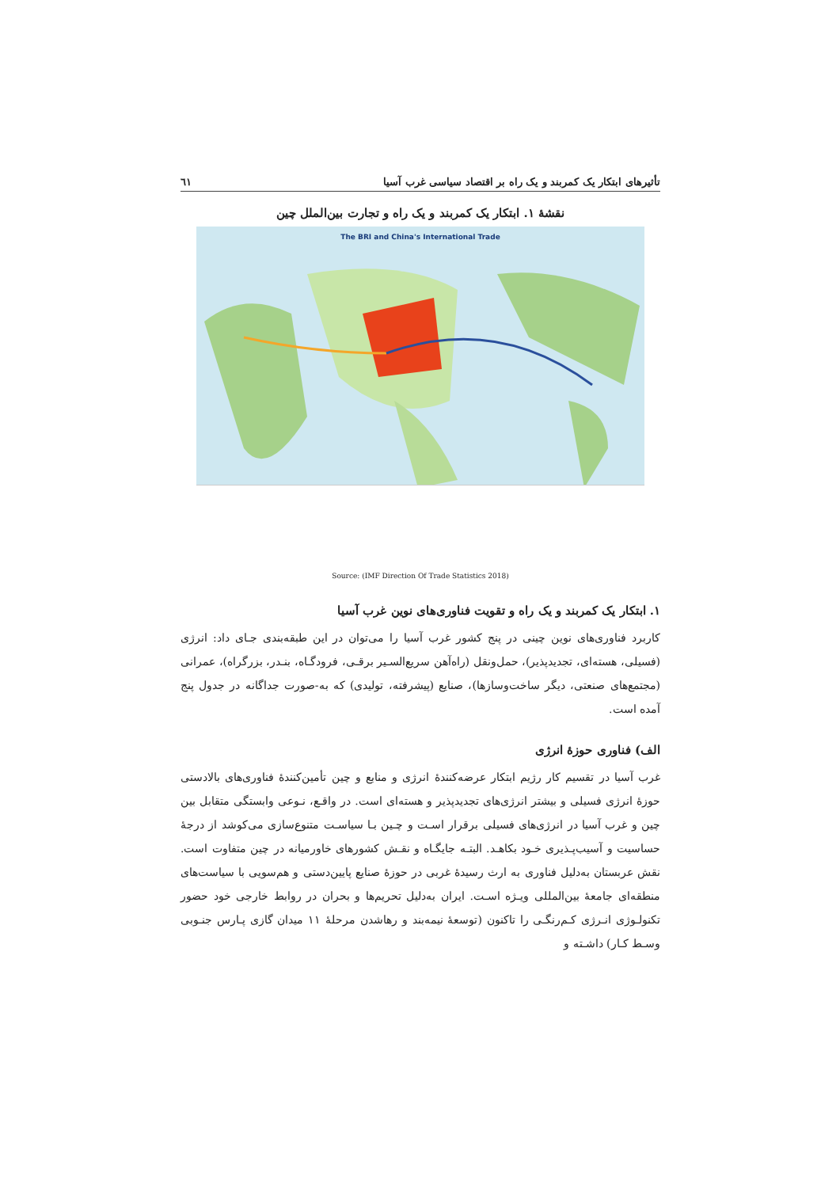تأثیرهای ابتکار یک کمربند و یک راه بر اقتصاد سیاسی غرب آسیا ٦١
نقشهٔ ۱. ابتکار یک کمربند و یک راه و تجارت بین‌الملل چین
The BRI and China's International Trade
Source: (IMF Direction Of Trade Statistics 2018)
۱. ابتکار یک کمربند و یک راه و تقویت فناوری‌های نوین غرب آسیا
کاربرد فناوری‌های نوین چینی در پنج کشور غرب آسیا را می‌توان در این طبقه‌بندی جـای داد: انرژی (فسیلی، هسته‌ای، تجدیدپذیر)، حمل‌ونقل (راه‌آهن سریع‌السـیر برقـی، فرودگـاه، بنـدر، بزرگراه)، عمرانی (مجتمع‌های صنعتی، دیگر ساخت‌وسازها)، صنایع (پیشرفته، تولیدی) که به-صورت جداگانه در جدول پنج آمده است.
الف) فناوری حوزهٔ انرژی
غرب آسیا در تقسیم کار رژیم ابتکار عرضه‌کنندهٔ انرژی و منابع و چین تأمین‌کنندهٔ فناوری‌های بالادستی حوزهٔ انرژی فسیلی و بیشتر انرژی‌های تجدیدپذیر و هسته‌ای است. در واقـع، نـوعی وابستگی متقابل بین چین و غرب آسیا در انرژی‌های فسیلی برقرار اسـت و چـین بـا سیاسـت متنوع‌سازی می‌کوشد از درجهٔ حساسیت و آسیب‌پـذیری خـود بکاهـد. البتـه جایگـاه و نقـش کشورهای خاورمیانه در چین متفاوت است. نقش عربستان به‌دلیل فناوری به ارث رسیدهٔ غربی در حوزهٔ صنایع پایین‌دستی و هم‌سویی با سیاست‌های منطقه‌ای جامعهٔ بین‌المللی ویـژه اسـت. ایران به‌دلیل تحریم‌ها و بحران در روابط خارجی خود حضور تکنولـوژی انـرژی کـم‌رنگـی را تاکنون (توسعهٔ نیمه‌بند و رهاشدن مرحلهٔ ۱۱ میدان گازی پـارس جنـوبی وسـط کـار) داشـته و